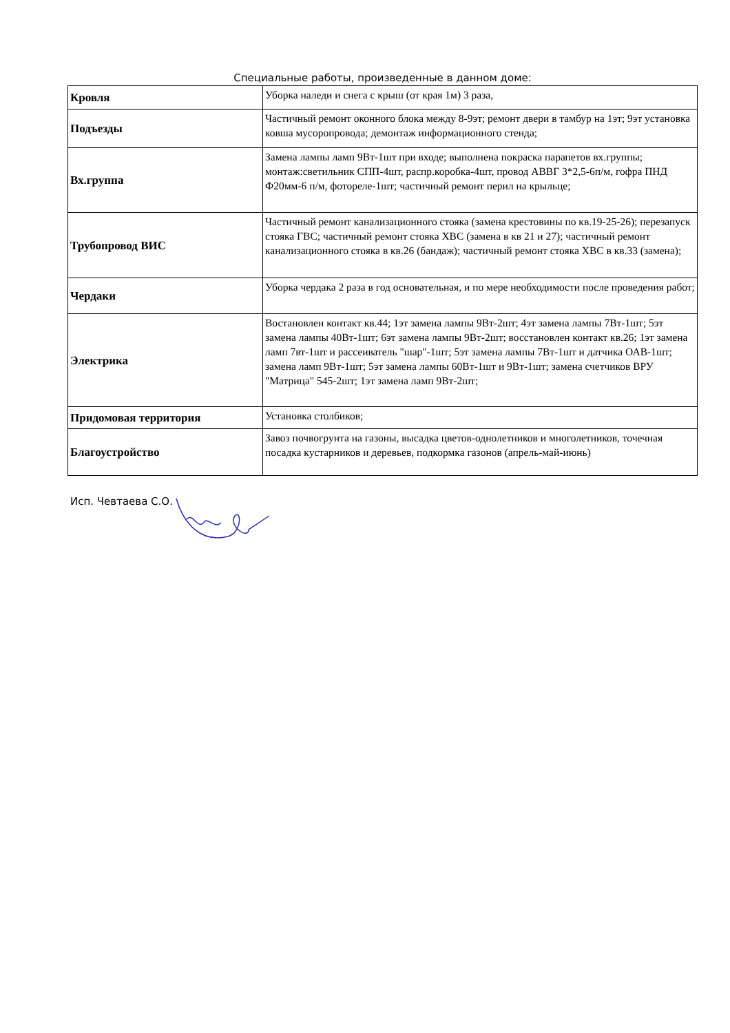Специальные работы, произведенные в данном доме:
| Кровля | Уборка наледи и снега с крыш (от края 1м) 3 раза, |
| Подъезды | Частичный ремонт оконного блока между 8-9эт; ремонт двери в тамбур на 1эт; 9эт установка ковша мусоропровода; демонтаж информационного стенда; |
| Вх.группа | Замена лампы ламп 9Вт-1шт при входе; выполнена покраска парапетов вх.группы; монтаж:светильник СПП-4шт, распр.коробка-4шт, провод АВВГ 3*2,5-6п/м, гофра ПНД Ф20мм-6 п/м, фотореле-1шт; частичный ремонт перил на крыльце; |
| Трубопровод ВИС | Частичный ремонт канализационного стояка (замена крестовины по кв.19-25-26); перезапуск стояка ГВС; частичный ремонт стояка ХВС (замена в кв 21 и 27); частичный ремонт канализационного стояка в кв.26 (бандаж); частичный ремонт стояка ХВС в кв.33 (замена); |
| Чердаки | Уборка чердака 2 раза в год основательная, и по мере необходимости после проведения работ; |
| Электрика | Востановлен контакт кв.44; 1эт замена лампы 9Вт-2шт; 4эт замена лампы 7Вт-1шт; 5эт замена лампы 40Вт-1шт; 6эт замена лампы 9Вт-2шт; восстановлен контакт кв.26; 1эт замена ламп 7вт-1шт и рассеиватель "шар"-1шт; 5эт замена лампы 7Вт-1шт и датчика ОАВ-1шт; замена ламп 9Вт-1шт; 5эт замена лампы 60Вт-1шт и 9Вт-1шт; замена счетчиков ВРУ "Матрица" 545-2шт; 1эт замена ламп 9Вт-2шт; |
| Придомовая территория | Установка столбиков; |
| Благоустройство | Завоз почвогрунта на газоны, высадка цветов-однолетников и многолетников, точечная посадка кустарников и деревьев, подкормка газонов (апрель-май-июнь) |
Исп. Чевтаева С.О.